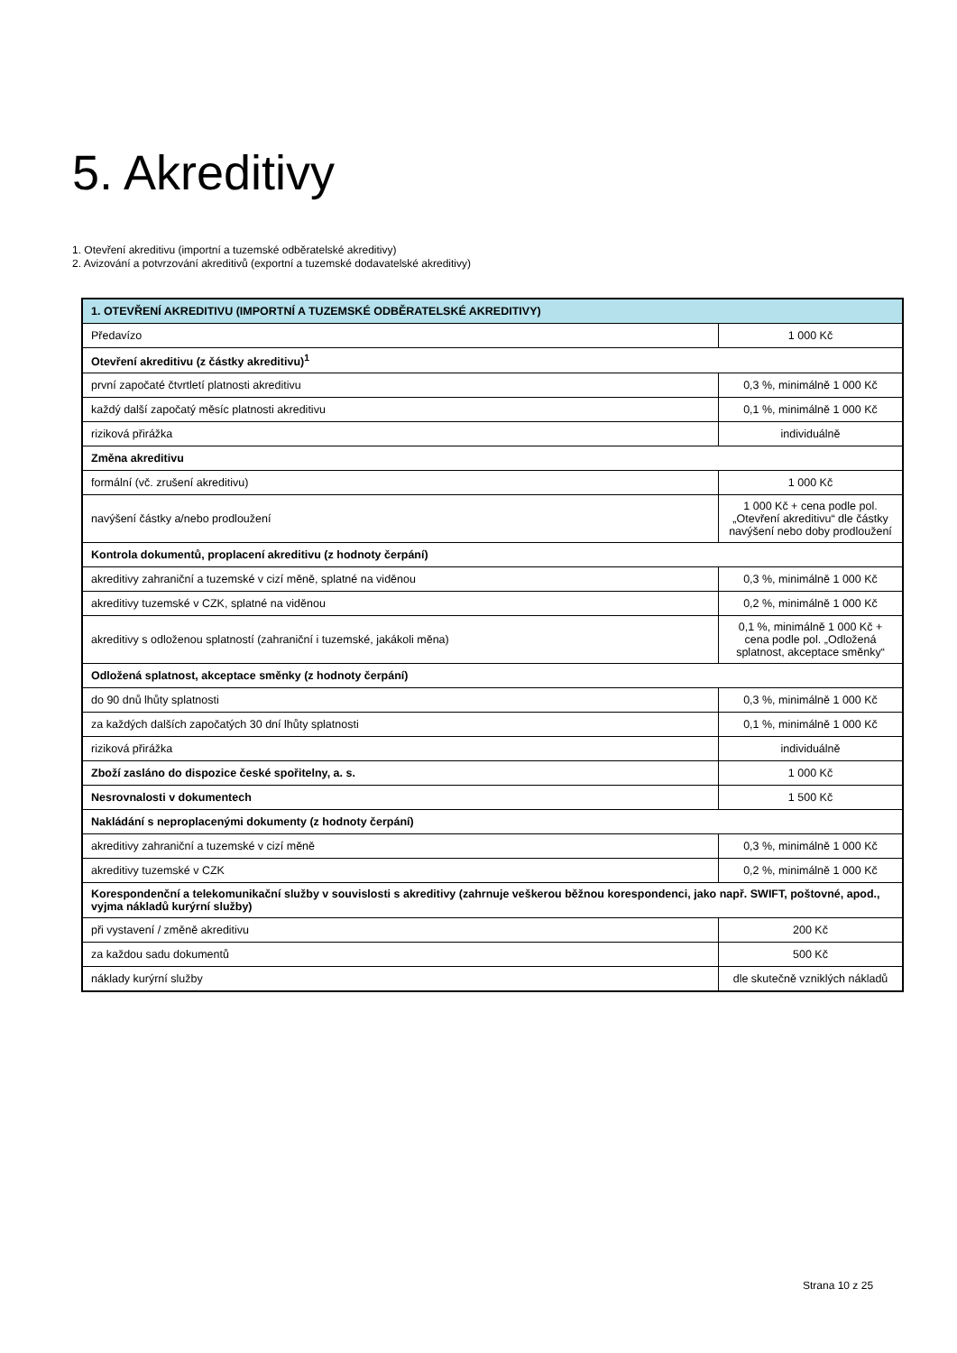5. Akreditivy
1. Otevření akreditivu (importní a tuzemské odběratelské akreditivy)
2. Avizování a potvrzování akreditivů (exportní a tuzemské dodavatelské akreditivy)
| 1. OTEVŘENÍ AKREDITIVU (IMPORTNÍ A TUZEMSKÉ ODBĚRATELSKÉ AKREDITIVY) | |
| --- | --- |
| Předavízo | 1 000 Kč |
| Otevření akreditivu (z částky akreditivu)<sup>1</sup> | |
| první započaté čtvrtletí platnosti akreditivu | 0,3 %, minimálně 1 000 Kč |
| každý další započatý měsíc platnosti akreditivu | 0,1 %, minimálně 1 000 Kč |
| riziková přirážka | individuálně |
| Změna akreditivu | |
| formální (vč. zrušení akreditivu) | 1 000 Kč |
| navýšení částky a/nebo prodloužení | 1 000 Kč + cena podle pol. „Otevření akreditivu“ dle částky navýšení nebo doby prodloužení |
| Kontrola dokumentů, proplacení akreditivu (z hodnoty čerpání) | |
| akreditivy zahraniční a tuzemské v cizí měně, splatné na viděnou | 0,3 %, minimálně 1 000 Kč |
| akreditivy tuzemské v CZK, splatné na viděnou | 0,2 %, minimálně 1 000 Kč |
| akreditivy s odloženou splatností (zahraniční i tuzemské, jakákoli měna) | 0,1 %, minimálně 1 000 Kč + cena podle pol. „Odložená splatnost, akceptace směnky“ |
| Odložená splatnost, akceptace směnky (z hodnoty čerpání) | |
| do 90 dnů lhůty splatnosti | 0,3 %, minimálně 1 000 Kč |
| za každých dalších započatých 30 dní lhůty splatnosti | 0,1 %, minimálně 1 000 Kč |
| riziková přirážka | individuálně |
| Zboží zasláno do dispozice české spořitelny, a. s. | 1 000 Kč |
| Nesrovnalosti v dokumentech | 1 500 Kč |
| Nakládání s neproplacenými dokumenty (z hodnoty čerpání) | |
| akreditivy zahraniční a tuzemské v cizí měně | 0,3 %, minimálně 1 000 Kč |
| akreditivy tuzemské v CZK | 0,2 %, minimálně 1 000 Kč |
| Korespondenční a telekomunikační služby v souvislosti s akreditivy (zahrnuje veškerou běžnou korespondenci, jako např. SWIFT, poštovné, apod., vyjma nákladů kurýrní služby) | |
| při vystavení / změně akreditivu | 200 Kč |
| za každou sadu dokumentů | 500 Kč |
| náklady kurýrní služby | dle skutečně vzniklých nákladů |
Strana 10 z 25